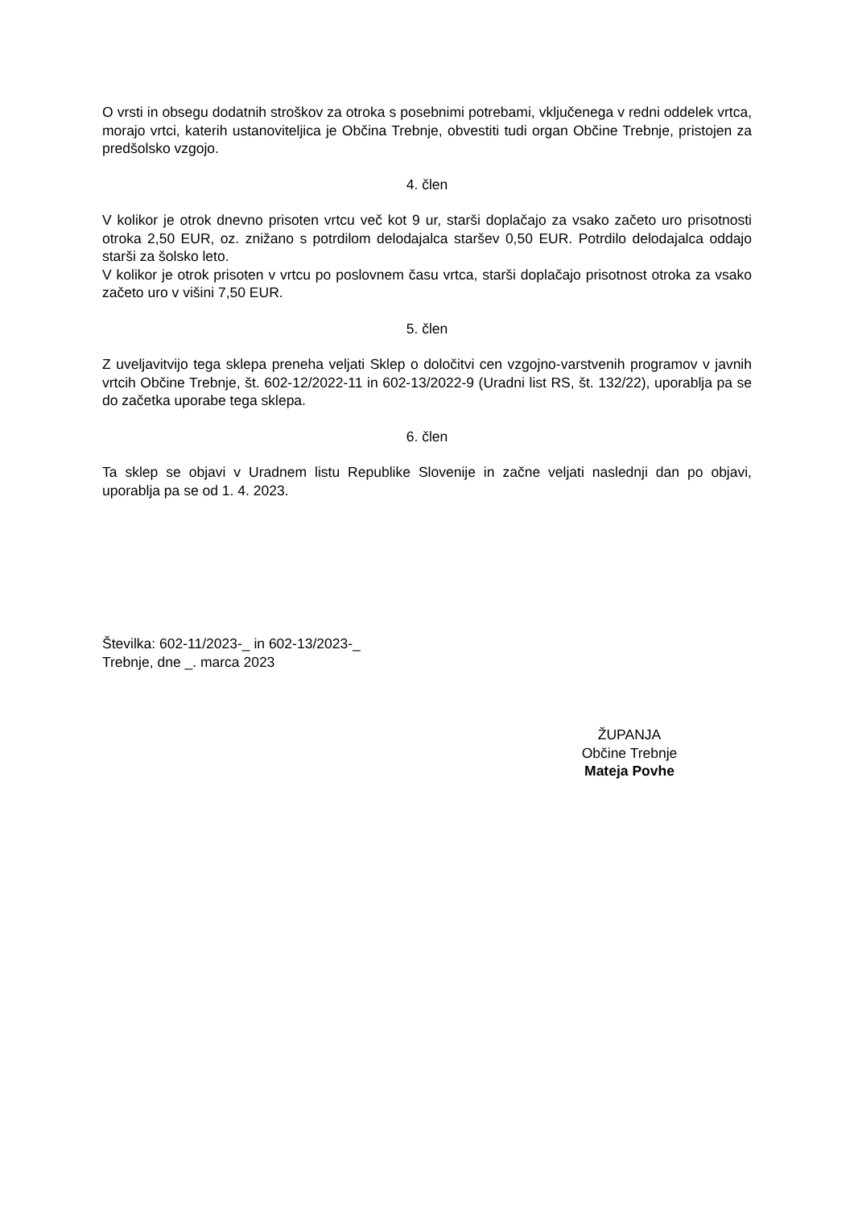O vrsti in obsegu dodatnih stroškov za otroka s posebnimi potrebami, vključenega v redni oddelek vrtca, morajo vrtci, katerih ustanoviteljica je Občina Trebnje, obvestiti tudi organ Občine Trebnje, pristojen za predšolsko vzgojo.
4. člen
V kolikor je otrok dnevno prisoten vrtcu več kot 9 ur, starši doplačajo za vsako začeto uro prisotnosti otroka 2,50 EUR, oz. znižano s potrdilom delodajalca staršev 0,50 EUR. Potrdilo delodajalca oddajo starši za šolsko leto.
V kolikor je otrok prisoten v vrtcu po poslovnem času vrtca, starši doplačajo prisotnost otroka za vsako začeto uro v višini 7,50 EUR.
5. člen
Z uveljavitvijo tega sklepa preneha veljati Sklep o določitvi cen vzgojno-varstvenih programov v javnih vrtcih Občine Trebnje, št. 602-12/2022-11 in 602-13/2022-9 (Uradni list RS, št. 132/22), uporablja pa se do začetka uporabe tega sklepa.
6. člen
Ta sklep se objavi v Uradnem listu Republike Slovenije in začne veljati naslednji dan po objavi, uporablja pa se od 1. 4. 2023.
Številka: 602-11/2023-_ in 602-13/2023-_
Trebnje, dne _. marca 2023
ŽUPANJA
Občine Trebnje
Mateja Povhe